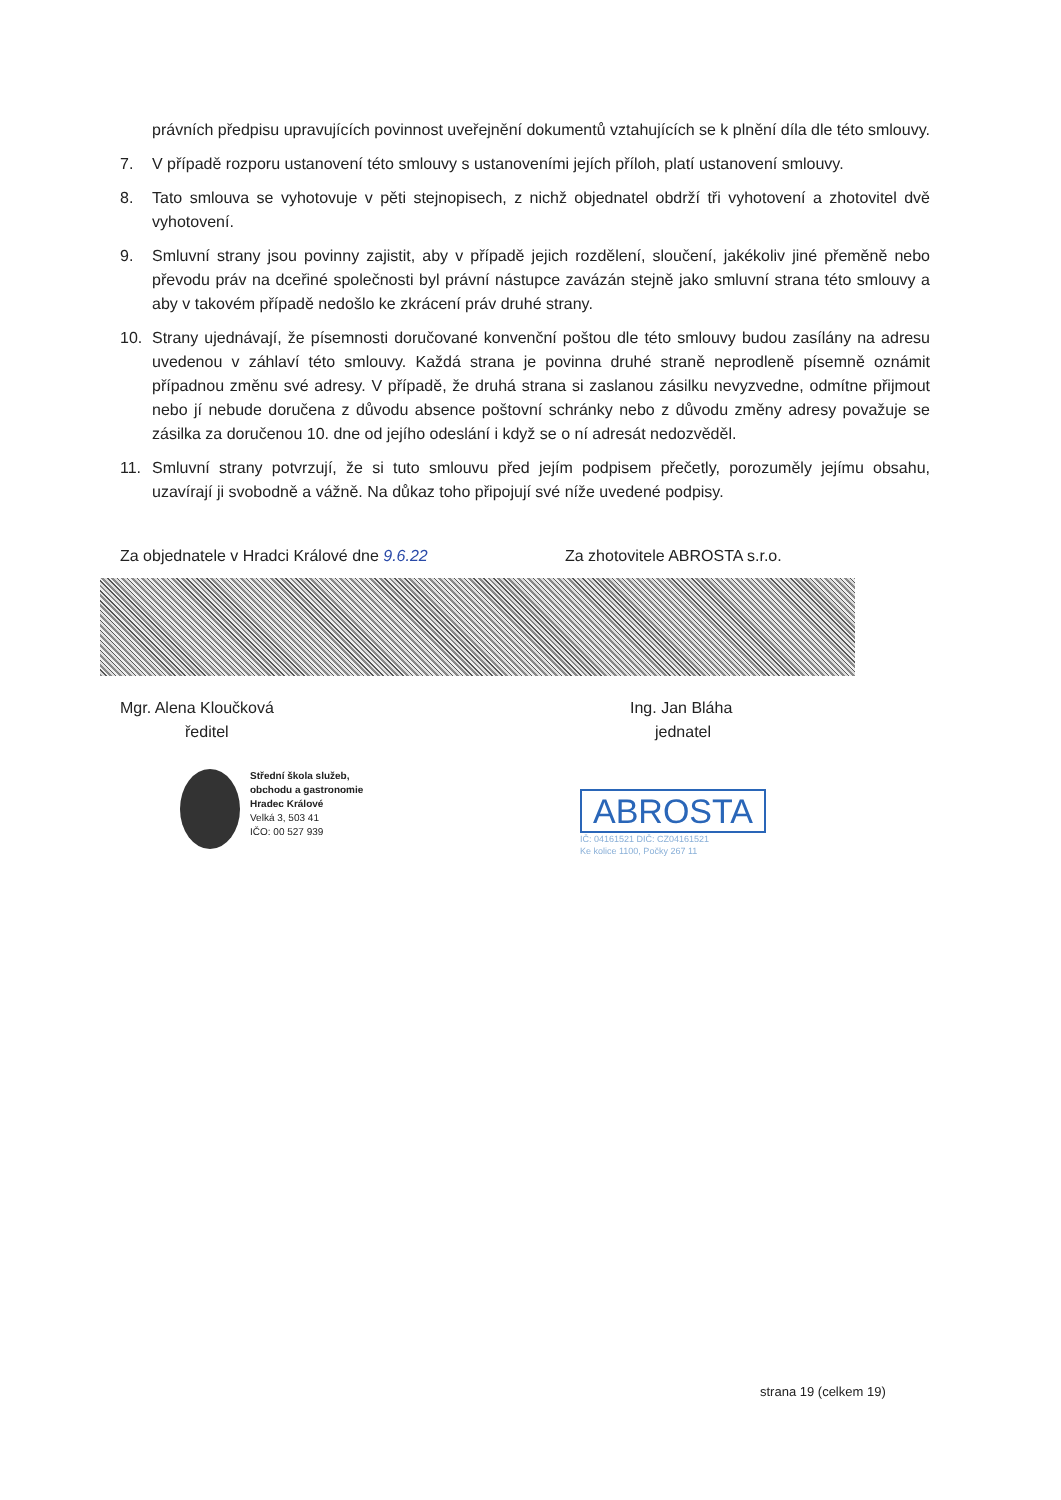právních předpisu upravujících povinnost uveřejnění dokumentů vztahujících se k plnění díla dle této smlouvy.
7. V případě rozporu ustanovení této smlouvy s ustanoveními jejích příloh, platí ustanovení smlouvy.
8. Tato smlouva se vyhotovuje v pěti stejnopisech, z nichž objednatel obdrží tři vyhotovení a zhotovitel dvě vyhotovení.
9. Smluvní strany jsou povinny zajistit, aby v případě jejich rozdělení, sloučení, jakékoliv jiné přeměně nebo převodu práv na dceřiné společnosti byl právní nástupce zavázán stejně jako smluvní strana této smlouvy a aby v takovém případě nedošlo ke zkrácení práv druhé strany.
10. Strany ujednávají, že písemnosti doručované konvenční poštou dle této smlouvy budou zasílány na adresu uvedenou v záhlaví této smlouvy. Každá strana je povinna druhé straně neprodleně písemně oznámit případnou změnu své adresy. V případě, že druhá strana si zaslanou zásilku nevyzvedne, odmítne přijmout nebo jí nebude doručena z důvodu absence poštovní schránky nebo z důvodu změny adresy považuje se zásilka za doručenou 10. dne od jejího odeslání i když se o ní adresát nedozvěděl.
11. Smluvní strany potvrzují, že si tuto smlouvu před jejím podpisem přečetly, porozuměly jejímu obsahu, uzavírají ji svobodně a vážně. Na důkaz toho připojují své níže uvedené podpisy.
Za objednatele v Hradci Králové dne 9.6.22 Za zhotovitele ABROSTA s.r.o.
Mgr. Alena Kloučková
ředitel
Ing. Jan Bláha
jednatel
Střední škola služeb,
obchodu a gastronomie
Hradec Králové
Velká 3, 503 41
IČO: 00 527 939
ABROSTA
IČ: 04161521 DIČ: CZ04161521
Ke kolice 1100, Počky 267 11
strana 19 (celkem 19)